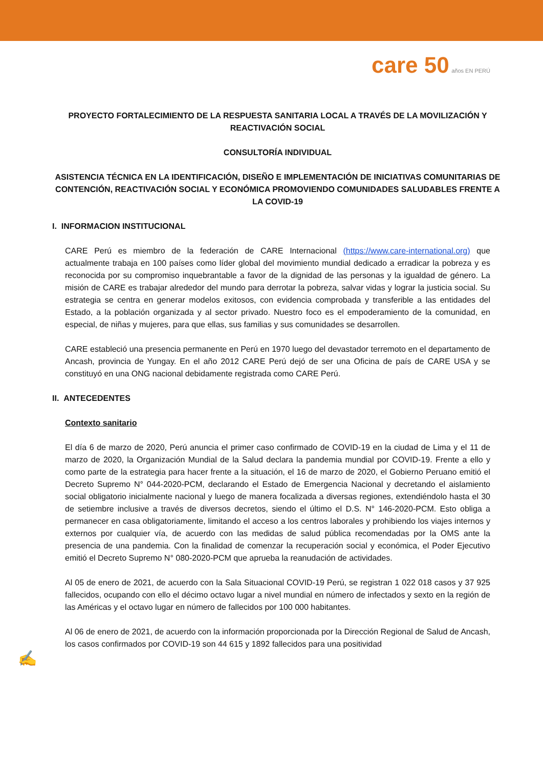care 50 años EN PERÚ
PROYECTO FORTALECIMIENTO DE LA RESPUESTA SANITARIA LOCAL A TRAVÉS DE LA MOVILIZACIÓN Y REACTIVACIÓN SOCIAL
CONSULTORÍA INDIVIDUAL
ASISTENCIA TÉCNICA EN LA IDENTIFICACIÓN, DISEÑO E IMPLEMENTACIÓN DE INICIATIVAS COMUNITARIAS DE CONTENCIÓN, REACTIVACIÓN SOCIAL Y ECONÓMICA PROMOVIENDO COMUNIDADES SALUDABLES FRENTE A LA COVID-19
I. INFORMACION INSTITUCIONAL
CARE Perú es miembro de la federación de CARE Internacional (https://www.care-international.org) que actualmente trabaja en 100 países como líder global del movimiento mundial dedicado a erradicar la pobreza y es reconocida por su compromiso inquebrantable a favor de la dignidad de las personas y la igualdad de género. La misión de CARE es trabajar alrededor del mundo para derrotar la pobreza, salvar vidas y lograr la justicia social. Su estrategia se centra en generar modelos exitosos, con evidencia comprobada y transferible a las entidades del Estado, a la población organizada y al sector privado. Nuestro foco es el empoderamiento de la comunidad, en especial, de niñas y mujeres, para que ellas, sus familias y sus comunidades se desarrollen.
CARE estableció una presencia permanente en Perú en 1970 luego del devastador terremoto en el departamento de Ancash, provincia de Yungay. En el año 2012 CARE Perú dejó de ser una Oficina de país de CARE USA y se constituyó en una ONG nacional debidamente registrada como CARE Perú.
II. ANTECEDENTES
Contexto sanitario
El día 6 de marzo de 2020, Perú anuncia el primer caso confirmado de COVID-19 en la ciudad de Lima y el 11 de marzo de 2020, la Organización Mundial de la Salud declara la pandemia mundial por COVID-19. Frente a ello y como parte de la estrategia para hacer frente a la situación, el 16 de marzo de 2020, el Gobierno Peruano emitió el Decreto Supremo N° 044-2020-PCM, declarando el Estado de Emergencia Nacional y decretando el aislamiento social obligatorio inicialmente nacional y luego de manera focalizada a diversas regiones, extendiéndolo hasta el 30 de setiembre inclusive a través de diversos decretos, siendo el último el D.S. N° 146-2020-PCM. Esto obliga a permanecer en casa obligatoriamente, limitando el acceso a los centros laborales y prohibiendo los viajes internos y externos por cualquier vía, de acuerdo con las medidas de salud pública recomendadas por la OMS ante la presencia de una pandemia. Con la finalidad de comenzar la recuperación social y económica, el Poder Ejecutivo emitió el Decreto Supremo N° 080-2020-PCM que aprueba la reanudación de actividades.
Al 05 de enero de 2021, de acuerdo con la Sala Situacional COVID-19 Perú, se registran 1 022 018 casos y 37 925 fallecidos, ocupando con ello el décimo octavo lugar a nivel mundial en número de infectados y sexto en la región de las Américas y el octavo lugar en número de fallecidos por 100 000 habitantes.
Al 06 de enero de 2021, de acuerdo con la información proporcionada por la Dirección Regional de Salud de Ancash, los casos confirmados por COVID-19 son 44 615 y 1892 fallecidos para una positividad
✍